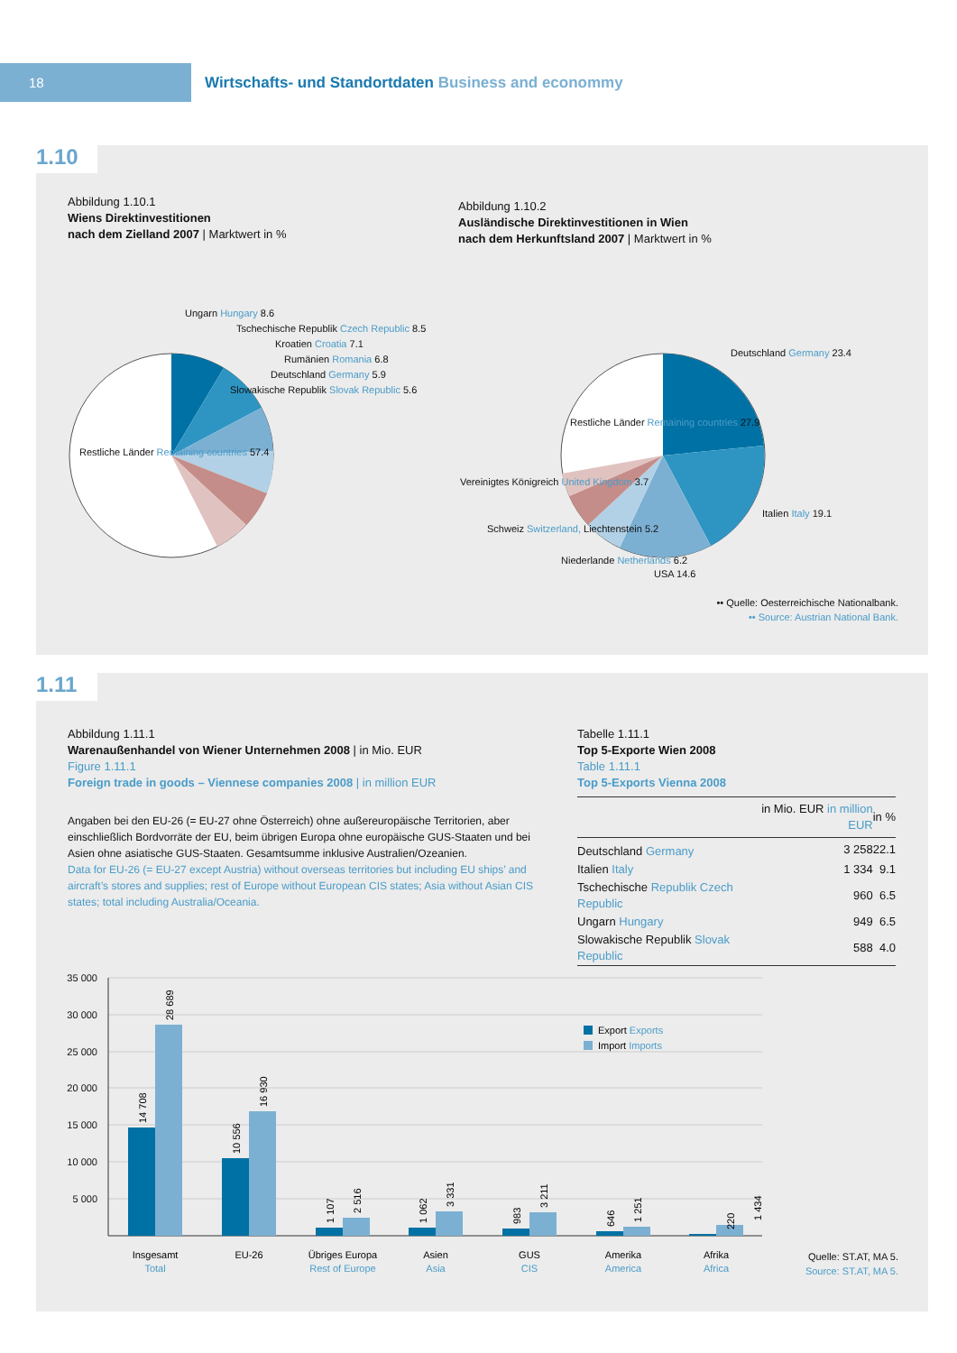18
Wirtschafts- und Standortdaten Business and econommy
1.10
Abbildung 1.10.1
Wiens Direktinvestitionen
nach dem Zielland 2007 | Marktwert in %
Abbildung 1.10.2
Ausländische Direktinvestitionen in Wien
nach dem Herkunftsland 2007 | Marktwert in %
Ungarn Hungary 8.6
Tschechische Republik Czech Republic 8.5
Kroatien Croatia 7.1
Rumänien Romania 6.8
Deutschland Germany 5.9
Slowakische Republik Slovak Republic 5.6
Restliche Länder Remaining countries 57.4
Deutschland Germany 23.4
Restliche Länder Remaining countries 27.9
Vereinigtes Königreich United Kingdom 3.7
Italien Italy 19.1
Schweiz Switzerland, Liechtenstein 5.2
Niederlande Netherlands 6.2
USA 14.6
•• Quelle: Oesterreichische Nationalbank.
•• Source: Austrian National Bank.
1.11
Abbildung 1.11.1
Warenaußenhandel von Wiener Unternehmen 2008 | in Mio. EUR
Figure 1.11.1
Foreign trade in goods – Viennese companies 2008 | in million EUR
Angaben bei den EU-26 (= EU-27 ohne Österreich) ohne außereuropäische Territorien, aber einschließlich Bordvorräte der EU, beim übrigen Europa ohne europäische GUS-Staaten und bei Asien ohne asiatische GUS-Staaten. Gesamtsumme inklusive Australien/Ozeanien.
Data for EU-26 (= EU-27 except Austria) without overseas territories but including EU ships’ and aircraft’s stores and supplies; rest of Europe without European CIS states; Asia without Asian CIS states; total including Australia/Oceania.
Tabelle 1.11.1
Top 5-Exporte Wien 2008
Table 1.11.1
Top 5-Exports Vienna 2008
| | in Mio. EUR in million EUR | in % |
| --- | --- | --- |
| Deutschland Germany | 3 258 | 22.1 |
| Italien Italy | 1 334 | 9.1 |
| Tschechische Republik Czech Republic | 960 | 6.5 |
| Ungarn Hungary | 949 | 6.5 |
| Slowakische Republik Slovak Republic | 588 | 4.0 |
35 000
30 000
25 000
20 000
15 000
10 000
5 000
Export Exports
Import Imports
Insgesamt
Total
EU-26
Übriges Europa
Rest of Europe
Asien
Asia
GUS
CIS
Amerika
America
Afrika
Africa
14 708
28 689
10 556
16 930
1 107
2 516
1 062
3 331
983
3 211
646
1 251
220
1 434
Quelle: ST.AT, MA 5.
Source: ST.AT, MA 5.